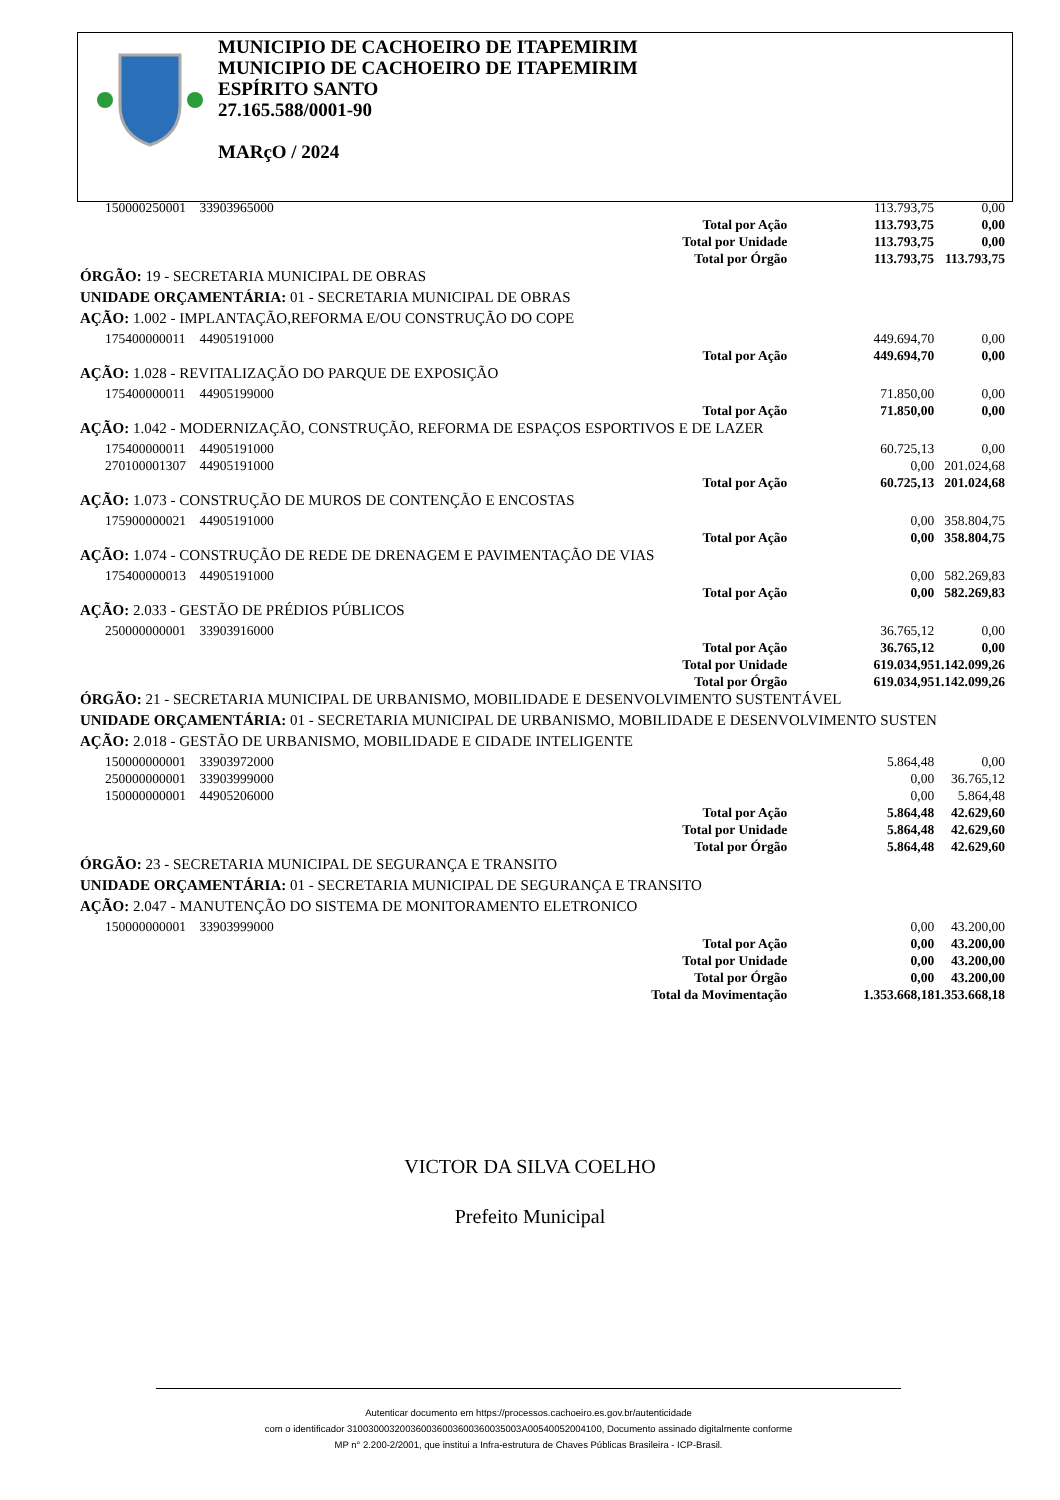MUNICIPIO DE CACHOEIRO DE ITAPEMIRIM
MUNICIPIO DE CACHOEIRO DE ITAPEMIRIM
ESPÍRITO SANTO
27.165.588/0001-90
MARçO / 2024
| 150000250001 | 33903965000 | | 113.793,75 | 0,00 |
| | | Total por Ação | 113.793,75 | 0,00 |
| | | Total por Unidade | 113.793,75 | 0,00 |
| | | Total por Órgão | 113.793,75 | 113.793,75 |
| ÓRGÃO: 19 - SECRETARIA MUNICIPAL DE OBRAS | | | | |
| UNIDADE ORÇAMENTÁRIA: 01 - SECRETARIA MUNICIPAL DE OBRAS | | | | |
| AÇÃO: 1.002 - IMPLANTAÇÃO,REFORMA E/OU CONSTRUÇÃO DO COPE | | | | |
| 175400000011 | 44905191000 | | 449.694,70 | 0,00 |
| | | Total por Ação | 449.694,70 | 0,00 |
| AÇÃO: 1.028 - REVITALIZAÇÃO DO PARQUE DE EXPOSIÇÃO | | | | |
| 175400000011 | 44905199000 | | 71.850,00 | 0,00 |
| | | Total por Ação | 71.850,00 | 0,00 |
| AÇÃO: 1.042 - MODERNIZAÇÃO, CONSTRUÇÃO, REFORMA DE ESPAÇOS ESPORTIVOS E DE LAZER | | | | |
| 175400000011 | 44905191000 | | 60.725,13 | 0,00 |
| 270100001307 | 44905191000 | | 0,00 | 201.024,68 |
| | | Total por Ação | 60.725,13 | 201.024,68 |
| AÇÃO: 1.073 - CONSTRUÇÃO DE MUROS DE CONTENÇÃO E ENCOSTAS | | | | |
| 175900000021 | 44905191000 | | 0,00 | 358.804,75 |
| | | Total por Ação | 0,00 | 358.804,75 |
| AÇÃO: 1.074 - CONSTRUÇÃO DE REDE DE DRENAGEM E PAVIMENTAÇÃO DE VIAS | | | | |
| 175400000013 | 44905191000 | | 0,00 | 582.269,83 |
| | | Total por Ação | 0,00 | 582.269,83 |
| AÇÃO: 2.033 - GESTÃO DE PRÉDIOS PÚBLICOS | | | | |
| 250000000001 | 33903916000 | | 36.765,12 | 0,00 |
| | | Total por Ação | 36.765,12 | 0,00 |
| | | Total por Unidade | 619.034,95 | 1.142.099,26 |
| | | Total por Órgão | 619.034,95 | 1.142.099,26 |
| ÓRGÃO: 21 - SECRETARIA MUNICIPAL DE URBANISMO, MOBILIDADE E DESENVOLVIMENTO SUSTENTÁVEL | | | | |
| UNIDADE ORÇAMENTÁRIA: 01 - SECRETARIA MUNICIPAL DE URBANISMO, MOBILIDADE E DESENVOLVIMENTO SUSTEN | | | | |
| AÇÃO: 2.018 - GESTÃO DE URBANISMO, MOBILIDADE E CIDADE INTELIGENTE | | | | |
| 150000000001 | 33903972000 | | 5.864,48 | 0,00 |
| 250000000001 | 33903999000 | | 0,00 | 36.765,12 |
| 150000000001 | 44905206000 | | 0,00 | 5.864,48 |
| | | Total por Ação | 5.864,48 | 42.629,60 |
| | | Total por Unidade | 5.864,48 | 42.629,60 |
| | | Total por Órgão | 5.864,48 | 42.629,60 |
| ÓRGÃO: 23 - SECRETARIA MUNICIPAL DE SEGURANÇA E TRANSITO | | | | |
| UNIDADE ORÇAMENTÁRIA: 01 - SECRETARIA MUNICIPAL DE SEGURANÇA E TRANSITO | | | | |
| AÇÃO: 2.047 - MANUTENÇÃO DO SISTEMA DE MONITORAMENTO ELETRONICO | | | | |
| 150000000001 | 33903999000 | | 0,00 | 43.200,00 |
| | | Total por Ação | 0,00 | 43.200,00 |
| | | Total por Unidade | 0,00 | 43.200,00 |
| | | Total por Órgão | 0,00 | 43.200,00 |
| | | Total da Movimentação | 1.353.668,18 | 1.353.668,18 |
VICTOR DA SILVA COELHO
Prefeito Municipal
Autenticar documento em https://processos.cachoeiro.es.gov.br/autenticidade
com o identificador 310030003200360036003600360035003A00540052004100, Documento assinado digitalmente conforme
MP n° 2.200-2/2001, que institui a Infra-estrutura de Chaves Públicas Brasileira - ICP-Brasil.